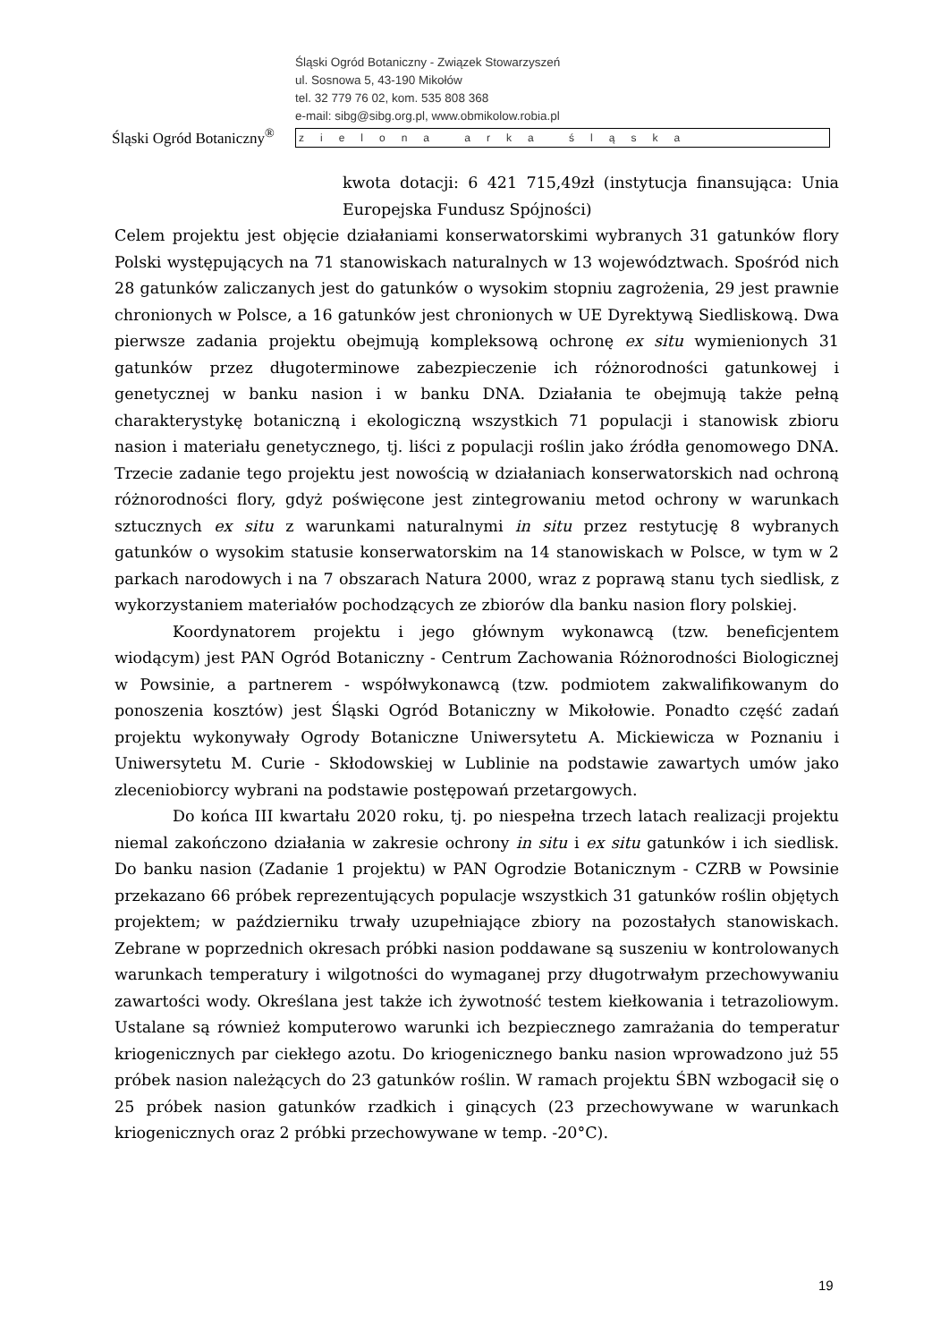Śląski Ogród Botaniczny<sup>®</sup>
Śląski Ogród Botaniczny - Związek Stowarzyszeń
ul. Sosnowa 5, 43-190 Mikołów
tel. 32 779 76 02, kom. 535 808 368
e-mail: sibg@sibg.org.pl, www.obmikolow.robia.pl
zielona arka śląska
kwota dotacji: 6 421 715,49zł (instytucja finansująca: Unia Europejska Fundusz Spójności)
Celem projektu jest objęcie działaniami konserwatorskimi wybranych 31 gatunków flory Polski występujących na 71 stanowiskach naturalnych w 13 województwach. Spośród nich 28 gatunków zaliczanych jest do gatunków o wysokim stopniu zagrożenia, 29 jest prawnie chronionych w Polsce, a 16 gatunków jest chronionych w UE Dyrektywą Siedliskową. Dwa pierwsze zadania projektu obejmują kompleksową ochronę ex situ wymienionych 31 gatunków przez długoterminowe zabezpieczenie ich różnorodności gatunkowej i genetycznej w banku nasion i w banku DNA. Działania te obejmują także pełną charakterystykę botaniczną i ekologiczną wszystkich 71 populacji i stanowisk zbioru nasion i materiału genetycznego, tj. liści z populacji roślin jako źródła genomowego DNA. Trzecie zadanie tego projektu jest nowością w działaniach konserwatorskich nad ochroną różnorodności flory, gdyż poświęcone jest zintegrowaniu metod ochrony w warunkach sztucznych ex situ z warunkami naturalnymi in situ przez restytucję 8 wybranych gatunków o wysokim statusie konserwatorskim na 14 stanowiskach w Polsce, w tym w 2 parkach narodowych i na 7 obszarach Natura 2000, wraz z poprawą stanu tych siedlisk, z wykorzystaniem materiałów pochodzących ze zbiorów dla banku nasion flory polskiej.
Koordynatorem projektu i jego głównym wykonawcą (tzw. beneficjentem wiodącym) jest PAN Ogród Botaniczny - Centrum Zachowania Różnorodności Biologicznej w Powsinie, a partnerem - współwykonawcą (tzw. podmiotem zakwalifikowanym do ponoszenia kosztów) jest Śląski Ogród Botaniczny w Mikołowie. Ponadto część zadań projektu wykonywały Ogrody Botaniczne Uniwersytetu A. Mickiewicza w Poznaniu i Uniwersytetu M. Curie - Skłodowskiej w Lublinie na podstawie zawartych umów jako zleceniobiorcy wybrani na podstawie postępowań przetargowych.
Do końca III kwartału 2020 roku, tj. po niespełna trzech latach realizacji projektu niemal zakończono działania w zakresie ochrony in situ i ex situ gatunków i ich siedlisk. Do banku nasion (Zadanie 1 projektu) w PAN Ogrodzie Botanicznym - CZRB w Powsinie przekazano 66 próbek reprezentujących populacje wszystkich 31 gatunków roślin objętych projektem; w październiku trwały uzupełniające zbiory na pozostałych stanowiskach. Zebrane w poprzednich okresach próbki nasion poddawane są suszeniu w kontrolowanych warunkach temperatury i wilgotności do wymaganej przy długotrwałym przechowywaniu zawartości wody. Określana jest także ich żywotność testem kiełkowania i tetrazoliowym. Ustalane są również komputerowo warunki ich bezpiecznego zamrażania do temperatur kriogenicznych par ciekłego azotu. Do kriogenicznego banku nasion wprowadzono już 55 próbek nasion należących do 23 gatunków roślin. W ramach projektu ŚBN wzbogacił się o 25 próbek nasion gatunków rzadkich i ginących (23 przechowywane w warunkach kriogenicznych oraz 2 próbki przechowywane w temp. -20°C).
19